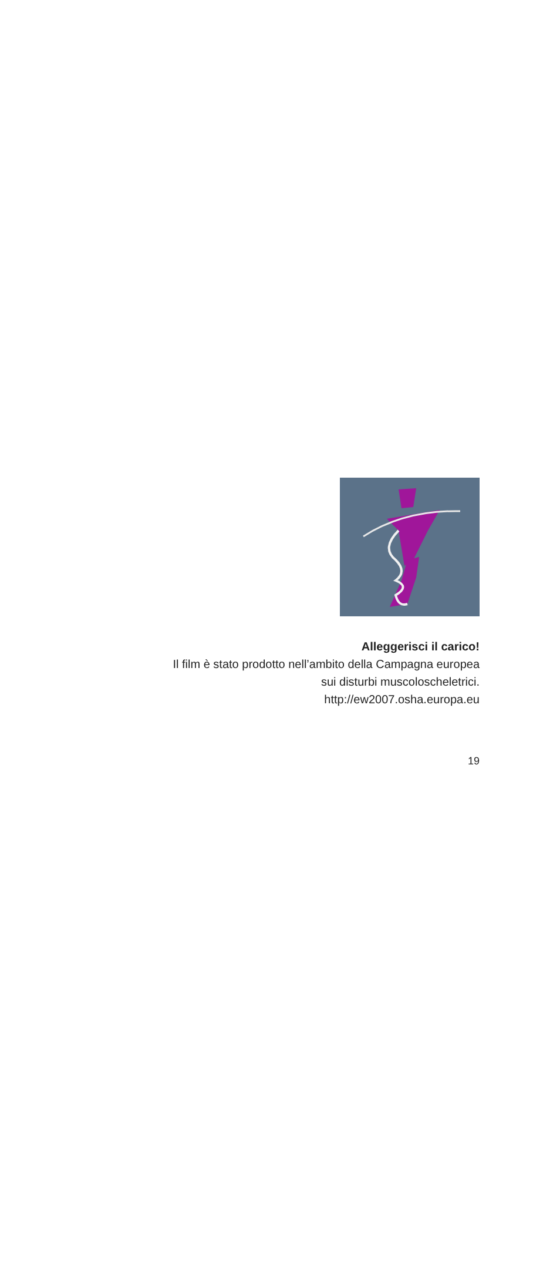Alleggerisci il carico!
Il film è stato prodotto nell’ambito della Campagna europea
sui disturbi muscoloscheletrici.
http://ew2007.osha.europa.eu
19